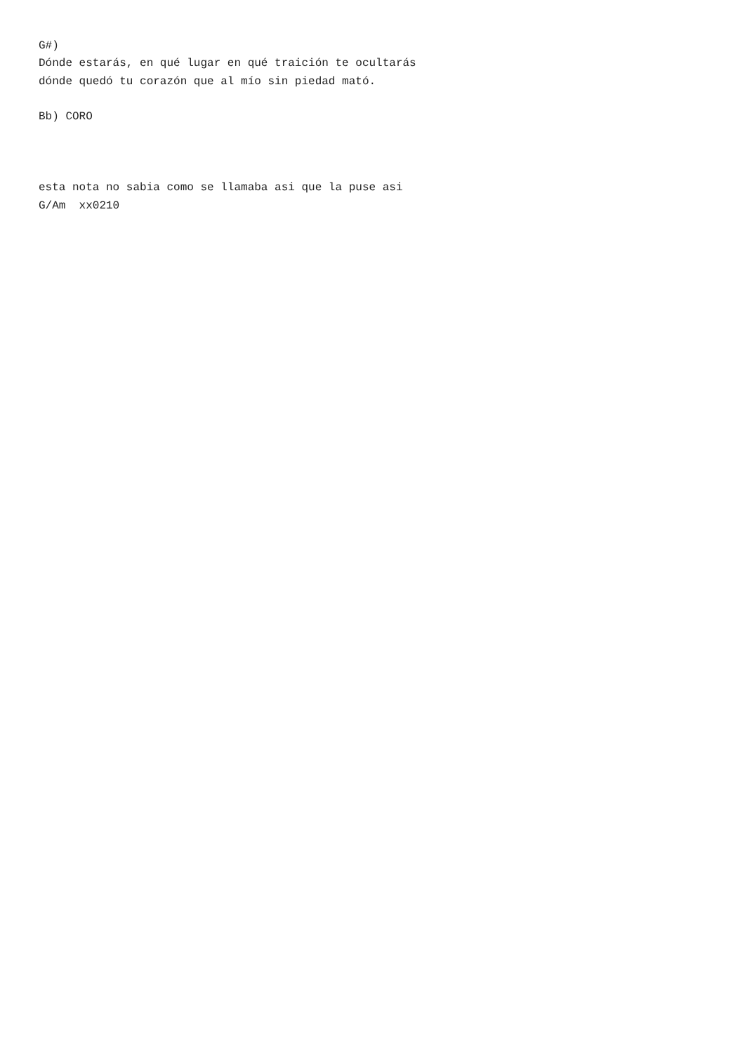G#)
Dónde estarás, en qué lugar en qué traición te ocultarás
dónde quedó tu corazón que al mío sin piedad mató.

Bb) CORO



esta nota no sabia como se llamaba asi que la puse asi
G/Am  xx0210